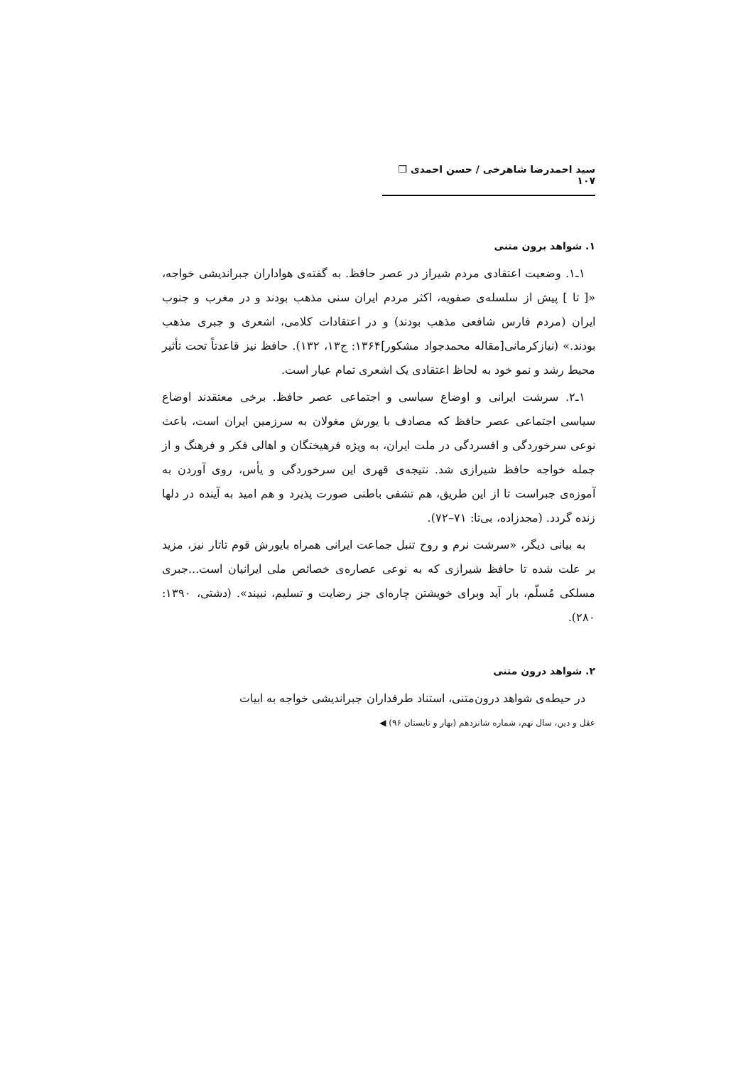سید احمدرضا شاهرخی / حسن احمدی ❐ ۱۰۷
۱. شواهد برون متنی
۱ـ۱. وضعیت اعتقادی مردم شیراز در عصر حافظ. به گفته‌ی هواداران جبراندیشی خواجه، «[ تا ] پیش از سلسله‌ی صفویه، اکثر مردم ایران سنی مذهب بودند و در مغرب و جنوب ایران (مردم فارس شافعی مذهب بودند) و در اعتقادات کلامی، اشعری و جبری مذهب بودند.» (نیازکرمانی[مقاله محمدجواد مشکور]۱۳۶۴: ج۱۳، ۱۳۲). حافظ نیز قاعدتاً تحت تأثیر محیط رشد و نمو خود به لحاظ اعتقادی یک اشعری تمام عیار است.
۱ـ۲. سرشت ایرانی و اوضاع سیاسی و اجتماعی عصر حافظ. برخی معتقدند اوضاع سیاسی اجتماعی عصر حافظ که مصادف با یورش مغولان به سرزمین ایران است، باعث نوعی سرخوردگی و افسردگی در ملت ایران، به ویژه فرهیختگان و اهالی فکر و فرهنگ و از جمله خواجه حافظ شیرازی شد. نتیجه‌ی قهری این سرخوردگی و یأس، روی آوردن به آموزه‌ی جبراست تا از این طریق، هم تشفی باطنی صورت پذیرد و هم امید به آینده در دلها زنده گردد. (مجدزاده، بی‌تا: ۷۱–۷۲).
به بیانی دیگر، «سرشت نرم و روح تنبل جماعت ایرانی همراه بایورش قوم تاتار نیز، مزید بر علت شده تا حافظ شیرازی که به نوعی عصاره‌ی خصائص ملی ایرانیان است...جبری مسلکی مُسلّم، بار آید وبرای خویشتن چاره‌ای جز رضایت و تسلیم، نبیند». (دشتی، ۱۳۹۰: ۲۸۰).
۲. شواهد درون متنی
در حیطه‌ی شواهد درون‌متنی، استناد طرفداران جبراندیشی خواجه به ابیات
عقل و دین، سال نهم، شماره شانزدهم (بهار و تابستان ۹۶) ◀